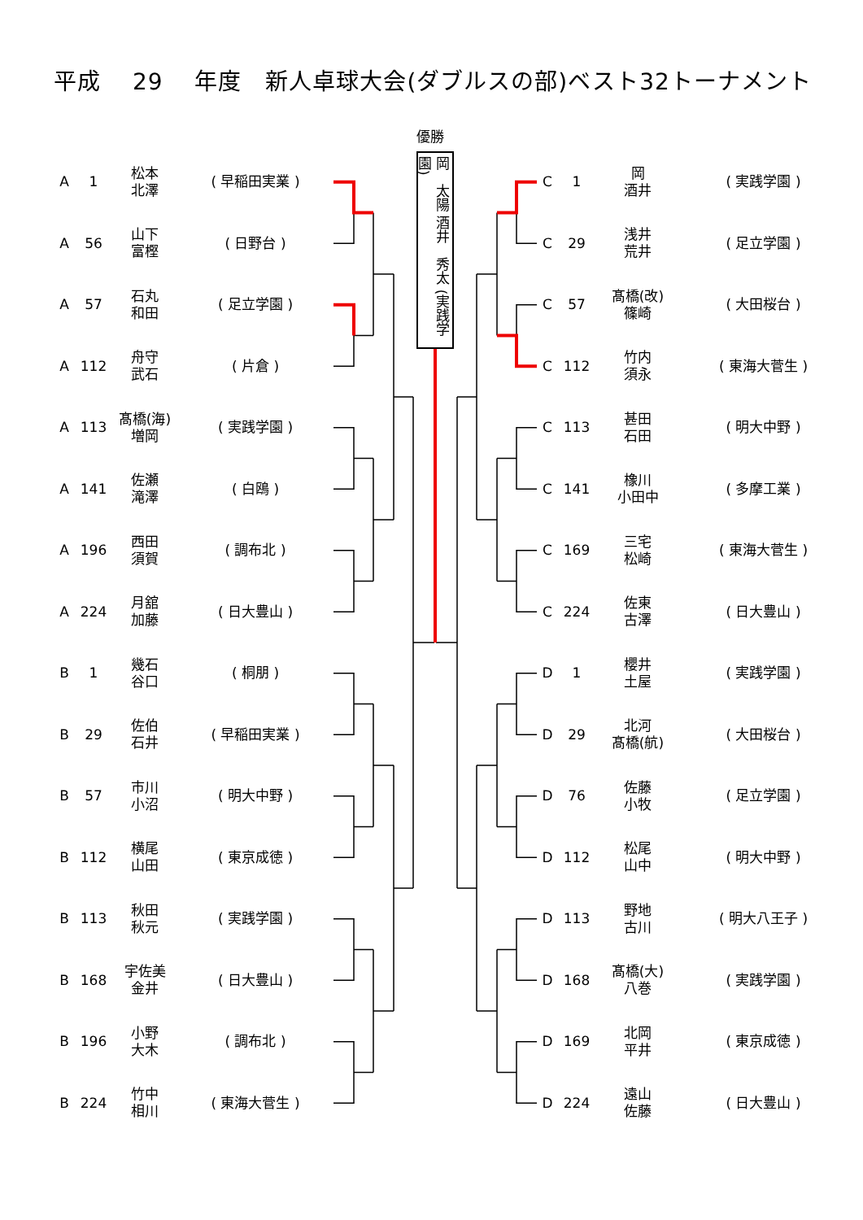平成　 29　 年度　新人卓球大会(ダブルスの部)ベスト32トーナメント
優勝
| A | 1 | 松本 北澤 | ( 早稲田実業 ) |
| A | 56 | 山下 富樫 | ( 日野台 ) |
| A | 57 | 石丸 和田 | ( 足立学園 ) |
| A | 112 | 舟守 武石 | ( 片倉 ) |
| A | 113 | 髙橋(海) 増岡 | ( 実践学園 ) |
| A | 141 | 佐瀬 滝澤 | ( 白鴎 ) |
| A | 196 | 西田 須賀 | ( 調布北 ) |
| A | 224 | 月舘 加藤 | ( 日大豊山 ) |
| B | 1 | 幾石 谷口 | ( 桐朋 ) |
| B | 29 | 佐伯 石井 | ( 早稲田実業 ) |
| B | 57 | 市川 小沼 | ( 明大中野 ) |
| B | 112 | 横尾 山田 | ( 東京成徳 ) |
| B | 113 | 秋田 秋元 | ( 実践学園 ) |
| B | 168 | 宇佐美 金井 | ( 日大豊山 ) |
| B | 196 | 小野 大木 | ( 調布北 ) |
| B | 224 | 竹中 相川 | ( 東海大菅生 ) |
岡　太陽 酒井　秀太 (実践学園)
| C | 1 | 岡 酒井 | ( 実践学園 ) |
| C | 29 | 浅井 荒井 | ( 足立学園 ) |
| C | 57 | 髙橋(改) 篠崎 | ( 大田桜台 ) |
| C | 112 | 竹内 須永 | ( 東海大菅生 ) |
| C | 113 | 甚田 石田 | ( 明大中野 ) |
| C | 141 | 橡川 小田中 | ( 多摩工業 ) |
| C | 169 | 三宅 松崎 | ( 東海大菅生 ) |
| C | 224 | 佐東 古澤 | ( 日大豊山 ) |
| D | 1 | 櫻井 土屋 | ( 実践学園 ) |
| D | 29 | 北河 髙橋(航) | ( 大田桜台 ) |
| D | 76 | 佐藤 小牧 | ( 足立学園 ) |
| D | 112 | 松尾 山中 | ( 明大中野 ) |
| D | 113 | 野地 古川 | ( 明大八王子 ) |
| D | 168 | 髙橋(大) 八巻 | ( 実践学園 ) |
| D | 169 | 北岡 平井 | ( 東京成徳 ) |
| D | 224 | 遠山 佐藤 | ( 日大豊山 ) |